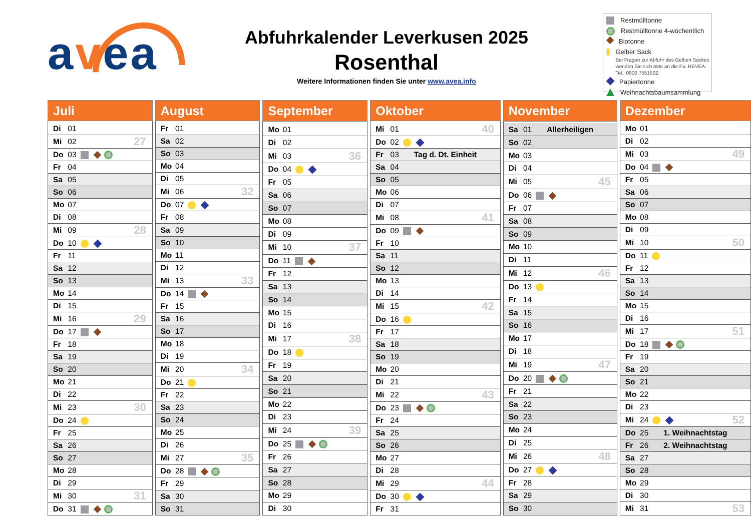avea
Abfuhrkalender Leverkusen 2025
Rosenthal
Weitere Informationen finden Sie unter www.avea.info
Restmülltonne
Restmülltonne 4-wöchentlich
Biotonne
Gelber Sack
Bei Fragen zur Abfuhr des Gelben Sackes wenden Sie sich bitte an die Fa. REVEA. Tel.: 0800 7551502.
Papiertonne
Weihnachtsbaumsammlung
| Juli | |
| --- | --- |
| Di 01 | |
| Mi 02 | 27 |
| Do 03 | |
| Fr 04 | |
| Sa 05 | |
| So 06 | |
| Mo 07 | |
| Di 08 | |
| Mi 09 | 28 |
| Do 10 | |
| Fr 11 | |
| Sa 12 | |
| So 13 | |
| Mo 14 | |
| Di 15 | |
| Mi 16 | 29 |
| Do 17 | |
| Fr 18 | |
| Sa 19 | |
| So 20 | |
| Mo 21 | |
| Di 22 | |
| Mi 23 | 30 |
| Do 24 | |
| Fr 25 | |
| Sa 26 | |
| So 27 | |
| Mo 28 | |
| Di 29 | |
| Mi 30 | 31 |
| Do 31 | |
| August | |
| --- | --- |
| Fr 01 | |
| Sa 02 | |
| So 03 | |
| Mo 04 | |
| Di 05 | |
| Mi 06 | 32 |
| Do 07 | |
| Fr 08 | |
| Sa 09 | |
| So 10 | |
| Mo 11 | |
| Di 12 | |
| Mi 13 | 33 |
| Do 14 | |
| Fr 15 | |
| Sa 16 | |
| So 17 | |
| Mo 18 | |
| Di 19 | |
| Mi 20 | 34 |
| Do 21 | |
| Fr 22 | |
| Sa 23 | |
| So 24 | |
| Mo 25 | |
| Di 26 | |
| Mi 27 | 35 |
| Do 28 | |
| Fr 29 | |
| Sa 30 | |
| So 31 | |
| September | |
| --- | --- |
| Mo 01 | |
| Di 02 | |
| Mi 03 | 36 |
| Do 04 | |
| Fr 05 | |
| Sa 06 | |
| So 07 | |
| Mo 08 | |
| Di 09 | |
| Mi 10 | 37 |
| Do 11 | |
| Fr 12 | |
| Sa 13 | |
| So 14 | |
| Mo 15 | |
| Di 16 | |
| Mi 17 | 38 |
| Do 18 | |
| Fr 19 | |
| Sa 20 | |
| So 21 | |
| Mo 22 | |
| Di 23 | |
| Mi 24 | 39 |
| Do 25 | |
| Fr 26 | |
| Sa 27 | |
| So 28 | |
| Mo 29 | |
| Di 30 | |
| Oktober | |
| --- | --- |
| Mi 01 | 40 |
| Do 02 | |
| Fr 03 Tag d. Dt. Einheit | |
| Sa 04 | |
| So 05 | |
| Mo 06 | |
| Di 07 | |
| Mi 08 | 41 |
| Do 09 | |
| Fr 10 | |
| Sa 11 | |
| So 12 | |
| Mo 13 | |
| Di 14 | |
| Mi 15 | 42 |
| Do 16 | |
| Fr 17 | |
| Sa 18 | |
| So 19 | |
| Mo 20 | |
| Di 21 | |
| Mi 22 | 43 |
| Do 23 | |
| Fr 24 | |
| Sa 25 | |
| So 26 | |
| Mo 27 | |
| Di 28 | |
| Mi 29 | 44 |
| Do 30 | |
| Fr 31 | |
| November | |
| --- | --- |
| Sa 01 Allerheiligen | |
| So 02 | |
| Mo 03 | |
| Di 04 | |
| Mi 05 | 45 |
| Do 06 | |
| Fr 07 | |
| Sa 08 | |
| So 09 | |
| Mo 10 | |
| Di 11 | |
| Mi 12 | 46 |
| Do 13 | |
| Fr 14 | |
| Sa 15 | |
| So 16 | |
| Mo 17 | |
| Di 18 | |
| Mi 19 | 47 |
| Do 20 | |
| Fr 21 | |
| Sa 22 | |
| So 23 | |
| Mo 24 | |
| Di 25 | |
| Mi 26 | 48 |
| Do 27 | |
| Fr 28 | |
| Sa 29 | |
| So 30 | |
| Dezember | |
| --- | --- |
| Mo 01 | |
| Di 02 | |
| Mi 03 | 49 |
| Do 04 | |
| Fr 05 | |
| Sa 06 | |
| So 07 | |
| Mo 08 | |
| Di 09 | |
| Mi 10 | 50 |
| Do 11 | |
| Fr 12 | |
| Sa 13 | |
| So 14 | |
| Mo 15 | |
| Di 16 | |
| Mi 17 | 51 |
| Do 18 | |
| Fr 19 | |
| Sa 20 | |
| So 21 | |
| Mo 22 | |
| Di 23 | |
| Mi 24 | 52 |
| Do 25 1. Weihnachtstag | |
| Fr 26 2. Weihnachtstag | |
| Sa 27 | |
| So 28 | |
| Mo 29 | |
| Di 30 | |
| Mi 31 | 53 |